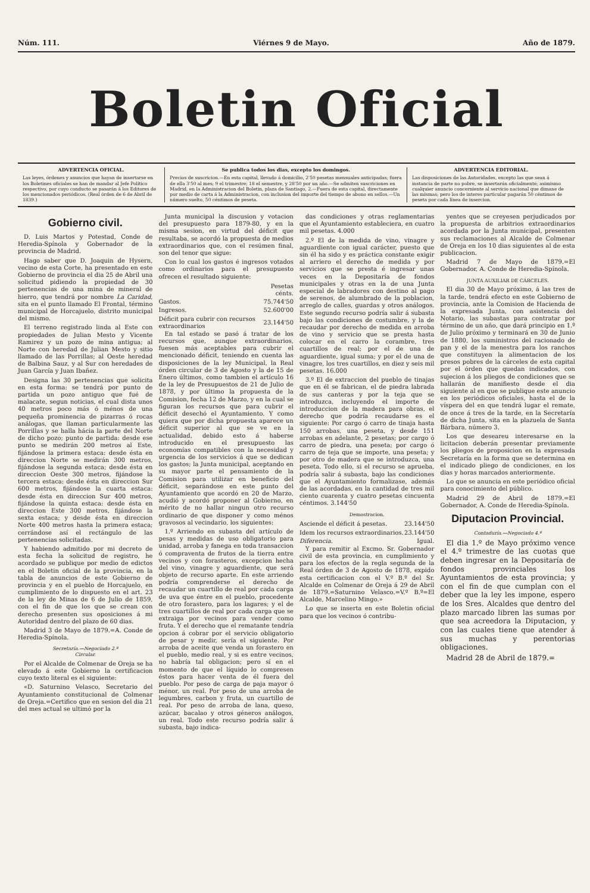Núm. 111. Viérnes 9 de Mayo. Año de 1879.
Boletin Oficial
ADVERTENCIA OFICIAL.
Las leyes, órdenes y anuncios que hayan de insertarse en los Boletines oficiales se han de mandar al Jefe Político respectivo, por cuyo conducto se pasarán á los Editores de los mencionados periódicos. (Real órden de 6 de Abril de 1839.)
Se publica todos los dias, excepto los domingos.
Precios de suscricion.—En esta capital, llevado á domicilio, 2'50 pesetas mensuales anticipadas; fuera de ella 3'50 al mes; 9 el trimestre; 18 el semestre, y 28'50 por un año.—Se admiten suscriciones en Madrid, en la Administracion del Boletin, plaza de Santiago, 2.—Fuera de esta capital, directamente por medio de carta á la Administracion, con inclusion del importe del tiempo de abono en sellos.—Un número suelto, 50 céntimos de peseta.
ADVERTENCIA EDITORIAL.
Las disposiciones de las Autoridades, excepto las que sean á instancia de parte no pobre, se insertarán oficialmente; asimismo cualquier anuncio concerniente al servicio nacional que dimane de las mismas; pero los de interes particular pagarán 50 céntimos de peseta por cada línea de insercion.
Gobierno civil.
D. Luis Martos y Potestad, Conde de Heredia-Spínola y Gobernador de la provincia de Madrid.
Hago saber que D. Joaquin de Hysern, vecino de esta Corte, ha presentado en este Gobierno de provincia el dia 25 de Abril una solicitud pidiendo la propiedad de 30 pertenencias de una mina de mineral de hierro, que tendrá por nombre La Caridad, sita en el punto llamado El Frontal, término municipal de Horcajuelo, distrito municipal del mismo.
El terreno registrado linda al Este con propiedades de Julian Mesto y Vicente Ramirez y un pozo de mina antigua; al Norte con heredad de Julian Mesto y sitio llamado de las Porrillas; al Oeste heredad de Balbina Sauz, y al Sur con heredades de Juan García y Juan Ibañez.
Designa las 30 pertenencias que solicita en esta forma: se tendrá por punto de partida un pozo antiguo que fué de malacate, segun noticias, el cual dista unos 40 metros poco más ó ménos de una pequeña prominencia de pizarras ó rocas análogas, que llaman particularmente las Porrillas y se halla hácia la parte del Norte de dicho pozo; punto de partida: desde ese punto se medirán 200 metros al Este, fijándose la primera estaca: desde ésta en direccion Norte se medirán 300 metros, fijándose la segunda estaca; desde ésta en direccion Oeste 300 metros, fijándose la tercera estaca: desde ésta en direccion Sur 600 metros, fijándose la cuarta estaca: desde ésta en direccion Sur 400 metros, fijándose la quinta estaca: desde ésta en direccion Este 300 metros, fijándose la sexta estaca; y desde ésta en direccion Norte 400 metros hasta la primera estaca; cerrándose así el rectángulo de las pertenencias solicitadas.
Y habiendo admitido por mi decreto de esta fecha la solicitud de registro, he acordado se publique por medio de edictos en el Boletin oficial de la provincia, en la tabla de anuncios de este Gobierno de provincia y en el pueblo de Horcajuelo, en cumplimiento de lo dispuesto en el art. 23 de la ley de Minas de 6 de Julio de 1859, con el fin de que los que se crean con derecho presenten sus oposiciones á mi Autoridad dentro del plazo de 60 dias.
Madrid 3 de Mayo de 1879.=A. Conde de Heredia-Spínola.
Secretaría.—Negociado 2.º
Circular.
Por el Alcalde de Colmenar de Oreja se ha elevado á este Gobierno la certificacion cuyo texto literal es el siguiente:
«D. Saturnino Velasco, Secretario del Ayuntamiento constitucional de Colmenar de Oreja.=Certifico que en sesion del dia 21 del mes actual se ultimó por la
Junta municipal la discusion y votacion del presupuesto para 1879-80, y en la misma sesion, en virtud del déficit que resultaba, se acordó la propuesta de medios extraordinarios que, con el resúmen final, son del tenor que sigue:
Con lo cual los gastos é ingresos votados como ordinarios para el presupuesto ofrecen el resultado siguiente:
| | Pesetas cénts. |
| Gastos. | 75.744'50 |
| Ingresos. | 52.600'00 |
| Déficit para cubrir con recursos extraordinarios | 23.144'50 |
En tal estado se pasó á tratar de los recursos que, aunque extraordinarios, fuesen más aceptables para cubrir el mencionado déficit, teniendo en cuenta las disposiciones de la ley Municipal, la Real órden circular de 3 de Agosto y la de 15 de Enero últimos, como tambien el artículo 16 de la ley de Presupuestos de 21 de Julio de 1878, y por último la propuesta de la Comision, fecha 12 de Marzo, y en la cual se figuran los recursos que para cubrir el déficit desechó el Ayuntamiento. Y como quiera que por dicha propuesta aparece un déficit superior al que se ve en la actualidad, debido esto á haberse introducido en el presupuesto las economías compatibles con la necesidad y urgencia de los servicios á que se dedican los gastos; la Junta municipal, aceptando en su mayor parte el pensamiento de la Comision para utilizar en beneficio del déficit, separándose en este punto del Ayuntamiento que acordó en 20 de Marzo, acudió y acordó proponer al Gobierno, en mérito de no hallar ningun otro recurso ordinario de que disponer y como ménos gravosos al vecindario, los siguientes:
1.º Arriendo en subasta del artículo de pesas y medidas de uso obligatorio para unidad, arroba y fanega en toda transaccion ó compraventa de frutos de la tierra entre vecinos y con forasteros, excepcion hecha del vino, vinagre y aguardiente, que será objeto de recurso aparte. En este arriendo podría comprenderse el derecho de recaudar un cuartillo de real por cada carga de uva que éntre en el pueblo, procedente de otro forastero, para los lagares; y el de tres cuartillos de real por cada carga que se extraiga por vecinos para vender como fruta. Y el derecho que el rematante tendría opcion á cobrar por el servicio obligatorio de pesar y medir, sería el siguiente. Por arroba de aceite que venda un forastero en el pueblo, medio real, y si es entre vecinos, no habría tal obligacion; pero sí en el momento de que el líquido lo compresen éstos para hacer venta de él fuera del pueblo. Por peso de carga de paja mayor ó ménor, un real. Por peso de una arroba de legumbres, carbon y fruta, un cuartillo de real. Por peso de arroba de lana, queso, azúcar, bacalao y otros géneros análogos, un real. Todo este recurso podría salir á subasta, bajo indica-
das condiciones y otras reglamentarias que el Ayuntamiento estableciera, en cuatro mil pesetas. 4.000
2.º El de la medida de vino, vinagre y aguardiente con igual carácter, puesto que sin él ha sido y es práctica constante exigir al arriero el derecho de medida y por servicios que se presta é ingresar unas veces en la Depositaría de fondos municipales y otras en la de una Junta especial de labradores con destino al pago de serenos, de alumbrado de la poblacion, arreglo de calles, guardas y otros análogos. Este segundo recurso podría salir á subasta bajo las condiciones de costumbre, y la de recaudar por derecho de medida en arroba de vino y servicio que se presta hasta colocar en el carro la corambre, tres cuartillos de real; por el de una de aguardiente, igual suma; y por el de una de vinagre, los tres cuartillos, en diez y seis mil pesetas. 16.000
3.º El de extraccion del pueblo de tinajas que en él se fabrican, el de piedra labrada de sus canteras y por la teja que se introduzca, incluyendo el importe de introduccion de la madera para obras, el derecho que podría recaudarse es el siguiente: Por cargo ó carro de tinaja hasta 150 arrobas, una peseta, y desde 151 arrobas en adelante, 2 pesetas; por cargo ó carro de piedra, una peseta; por cargo ó carro de teja que se importe, una peseta; y por otro de madera que se introduzca, una peseta. Todo ello, si el recurso se aprueba, podría salir á subasta, bajo las condiciones que el Ayuntamiento formalizase, además de las acordadas, en la cantidad de tres mil ciento cuarenta y cuatro pesetas cincuenta céntimos. 3.144'50
Demostracion.
| Asciende el déficit á pesetas. | 23.144'50 |
| Idem los recursos extraordinarios. | 23.144'50 |
| Diferencia. | Igual. |
Y para remitir al Excmo. Sr. Gobernador civil de esta provincia, en cumplimiento y para los efectos de la regla segunda de la Real órden de 3 de Agosto de 1878, expido esta certificacion con el V.º B.º del Sr. Alcalde en Colmenar de Oreja á 29 de Abril de 1879.=Saturnino Velasco.=V.º B.º=El Alcalde, Marcelino Mingo.»
Lo que se inserta en este Boletin oficial para que los vecinos ó contribu-
yentes que se creyesen perjudicados por la propuesta de arbitrios extraordinarios acordada por la Junta municipal, presenten sus reclamaciones al Alcalde de Colmenar de Oreja en los 10 dias siguientes al de esta publicacion.
Madrid 7 de Mayo de 1879.=El Gobernador, A. Conde de Heredia-Spínola.
JUNTA AUXILIAR DE CÁRCELES.
El dia 30 de Mayo próximo, á las tres de la tarde, tendrá efecto en este Gobierno de provincia, ante la Comision de Hacienda de la expresada Junta, con asistencia del Notario, las subastas para contratar por término de un año, que dará principio en 1.º de Julio próximo y terminará en 30 de Junio de 1880, los suministros del racionado de pan y el de la menestra para los ranchos que constituyen la alimentacion de los presos pobres de la cárceles de esta capital por el órden que quedan indicados, con sujecion á los pliegos de condiciones que se hallarán de manifiesto desde el dia siguiente al en que se publique este anuncio en los periódicos oficiales, hasta el de la víspera del en que tendrá lugar el remate, de once á tres de la tarde, en la Secretaría de dicha Junta, sita en la plazuela de Santa Bárbara, número 3.
Los que deseareu interesarse en la licitacion deberán presentar previamente los pliegos de proposicion en la expresada Secretaría en la forma que se determina en el indicado pliego de condiciones, en los dias y horas marcados anteriormente.
Lo que se anuncia en este periódico oficial para conocimiento del público.
Madrid 29 de Abril de 1879.=El Gobernador, A. Conde de Heredia-Spínola.
Diputacion Provincial.
Contaduría.—Negociado 4.º
El dia 1.º de Mayo próximo vence el 4.º trimestre de las cuotas que deben ingresar en la Depositaría de fondos provinciales los Ayuntamientos de esta provincia; y con el fin de que cumplan con el deber que la ley les impone, espero de los Sres. Alcaldes que dentro del plazo marcado libren las sumas por que sea acreedora la Diputacion, y con las cuales tiene que atender á sus muchas y perentorias obligaciones.
Madrid 28 de Abril de 1879.=